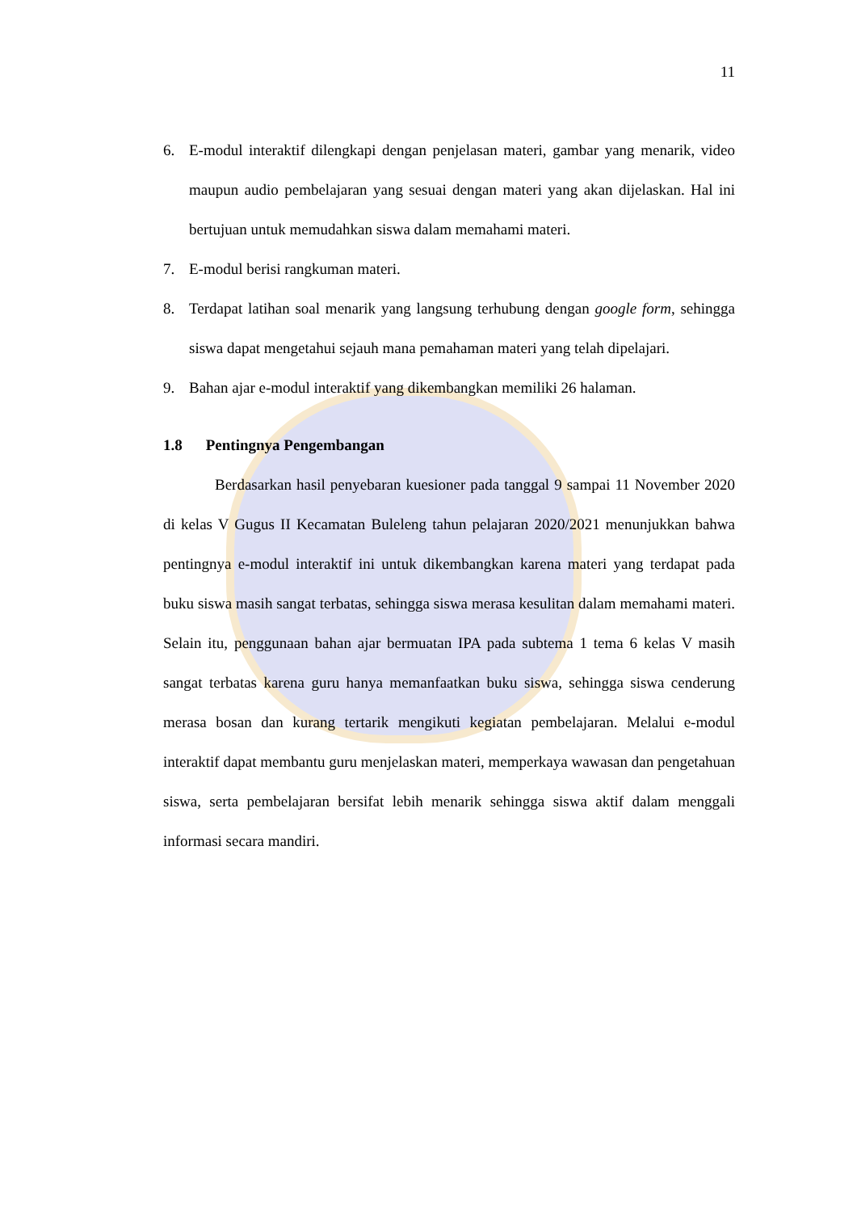11
6. E-modul interaktif dilengkapi dengan penjelasan materi, gambar yang menarik, video maupun audio pembelajaran yang sesuai dengan materi yang akan dijelaskan. Hal ini bertujuan untuk memudahkan siswa dalam memahami materi.
7. E-modul berisi rangkuman materi.
8. Terdapat latihan soal menarik yang langsung terhubung dengan google form, sehingga siswa dapat mengetahui sejauh mana pemahaman materi yang telah dipelajari.
9. Bahan ajar e-modul interaktif yang dikembangkan memiliki 26 halaman.
1.8 Pentingnya Pengembangan
Berdasarkan hasil penyebaran kuesioner pada tanggal 9 sampai 11 November 2020 di kelas V Gugus II Kecamatan Buleleng tahun pelajaran 2020/2021 menunjukkan bahwa pentingnya e-modul interaktif ini untuk dikembangkan karena materi yang terdapat pada buku siswa masih sangat terbatas, sehingga siswa merasa kesulitan dalam memahami materi. Selain itu, penggunaan bahan ajar bermuatan IPA pada subtema 1 tema 6 kelas V masih sangat terbatas karena guru hanya memanfaatkan buku siswa, sehingga siswa cenderung merasa bosan dan kurang tertarik mengikuti kegiatan pembelajaran. Melalui e-modul interaktif dapat membantu guru menjelaskan materi, memperkaya wawasan dan pengetahuan siswa, serta pembelajaran bersifat lebih menarik sehingga siswa aktif dalam menggali informasi secara mandiri.